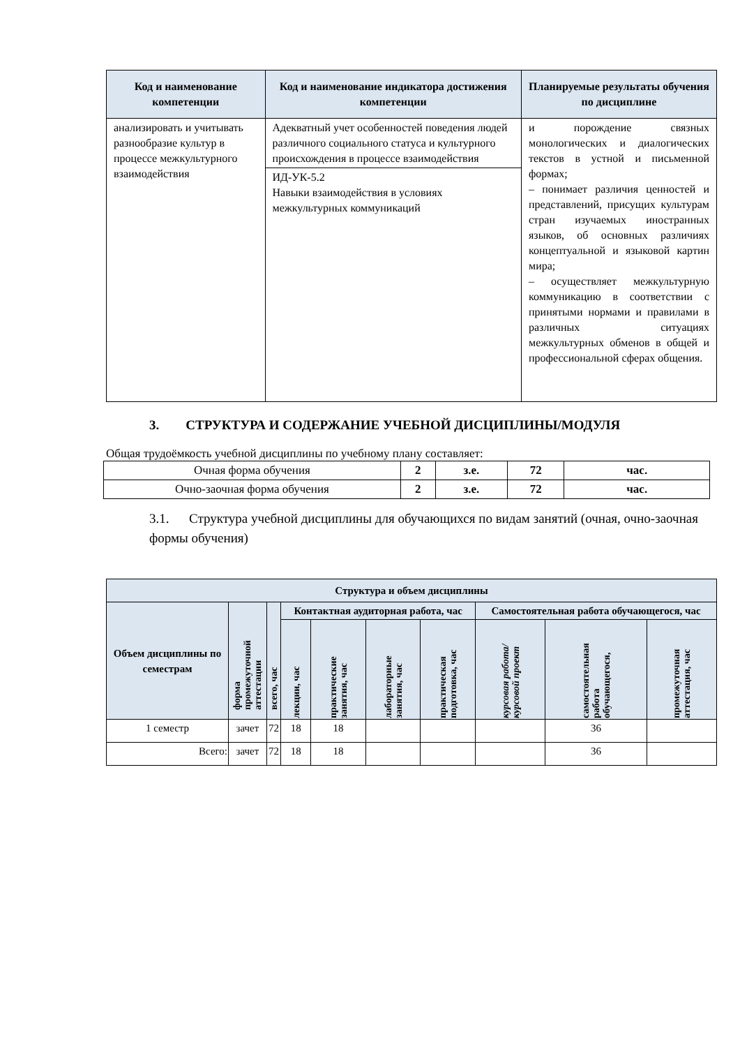| Код и наименование компетенции | Код и наименование индикатора достижения компетенции | Планируемые результаты обучения по дисциплине |
| --- | --- | --- |
| анализировать и учитывать разнообразие культур в процессе межкультурного взаимодействия | Адекватный учет особенностей поведения людей различного социального статуса и культурного происхождения в процессе взаимодействия | и порождение связных монологических и диалогических текстов в устной и письменной формах; – понимает различия ценностей и представлений, присущих культурам стран изучаемых иностранных языков, об основных различиях концептуальной и языковой картин мира; – осуществляет межкультурную коммуникацию в соответствии с принятыми нормами и правилами в различных ситуациях межкультурных обменов в общей и профессиональной сферах общения. |
| | ИД-УК-5.2 Навыки взаимодействия в условиях межкультурных коммуникаций | |
3. СТРУКТУРА И СОДЕРЖАНИЕ УЧЕБНОЙ ДИСЦИПЛИНЫ/МОДУЛЯ
Общая трудоёмкость учебной дисциплины по учебному плану составляет:
| Очная форма обучения | 2 | з.е. | 72 | час. |
| Очно-заочная форма обучения | 2 | з.е. | 72 | час. |
3.1. Структура учебной дисциплины для обучающихся по видам занятий (очная, очно-заочная формы обучения)
| Структура и объем дисциплины | | | | | | | | | |
| --- | --- | --- | --- | --- | --- | --- | --- | --- | --- |
| Объем дисциплины по семестрам | форма промежуточной аттестации | всего, час | Контактная аудиторная работа, час | | | | Самостоятельная работа обучающегося, час | | |
| | | | лекции, час | практические занятия, час | лабораторные занятия, час | практическая подготовка, час | курсовая работа/ курсовой проект | самостоятельная работа обучающегося, | промежуточная аттестация, час |
| 1 семестр | зачет | 72 | 18 | 18 | | | | 36 | |
| Всего: | зачет | 72 | 18 | 18 | | | | 36 | |